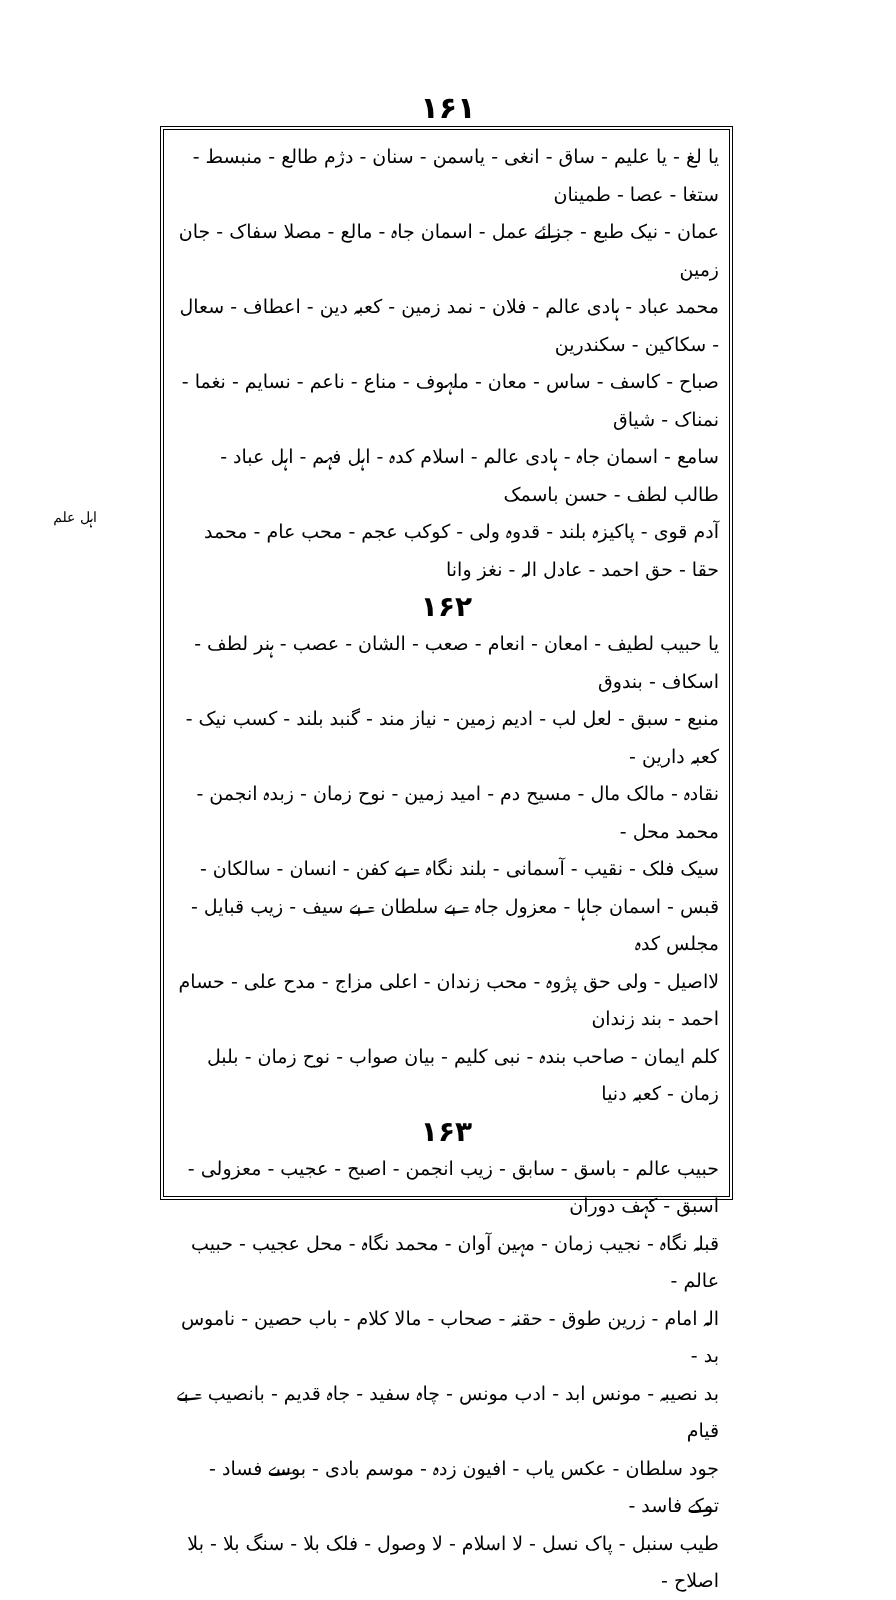۱۶۱
اہل علم
یا لغ - یا علیم - ساق - انغی - یاسمن - سنان - دژم طالع - منبسط - ستغا - عصا - طمینان
عمان - نیک طبع - جزائے عمل - اسمان جاہ - مالع - مصلا سفاک - جان زمین
محمد عباد - ہادی عالم - فلان - نمد زمین - کعبہ دین - اعطاف - سعال - سکاکین - سکندرین
صباح - کاسف - ساس - معان - ملہوف - مناع - ناعم - نسایم - نغما - نمناک - شیاق
سامع - اسمان جاہ - ہادی عالم - اسلام کدہ - اہل فہم - اہل عباد - طالب لطف - حسن باسمک
آدم قوی - پاکیزہ بلند - قدوہ ولی - کوکب عجم - محب عام - محمد حقا - حق احمد - عادل الہ - نغز وانا
۱۶۲
یا حبیب لطیف - امعان - انعام - صعب - الشان - عصب - ہنر لطف - اسکاف - بندوق
منبع - سبق - لعل لب - ادیم زمین - نیاز مند - گنبد بلند - کسب نیک - کعبہ دارین -
نقادہ - مالک مال - مسیح دم - امید زمین - نوح زمان - زبدہ انجمن - محمد محل -
سیک فلک - نقیب - آسمانی - بلند نگاہ - بے کفن - انسان - سالکان -
قبس - اسمان جاہا - معزول جاہ - بے سلطان - بے سیف - زیب قبایل - مجلس کدہ
لااصیل - ولی حق پژوہ - محب زندان - اعلی مزاج - مدح علی - حسام احمد - بند زندان
کلم ایمان - صاحب بندہ - نبی کلیم - بیان صواب - نوح زمان - بلبل زمان - کعبہ دنیا
۱۶۳
حبیب عالم - باسق - سابق - زیب انجمن - اصبح - عجیب - معزولی - اسبق - کہف دوران
قبلہ نگاہ - نجیب زمان - مہین آوان - محمد نگاہ - محل عجیب - حبیب عالم -
الہ امام - زرین طوق - حقنہ - صحاب - مالا کلام - باب حصین - ناموس بد -
بد نصیبہ - مونس ابد - ادب مونس - چاہ سفید - جاہ قدیم - بانصیب - بے قیام
جود سلطان - عکس یاب - افیون زدہ - موسم بادی - بوسے فساد - توکے فاسد -
طیب سنبل - پاک نسل - لا اسلام - لا وصول - فلک بلا - سنگ بلا - بلا اصلاح -